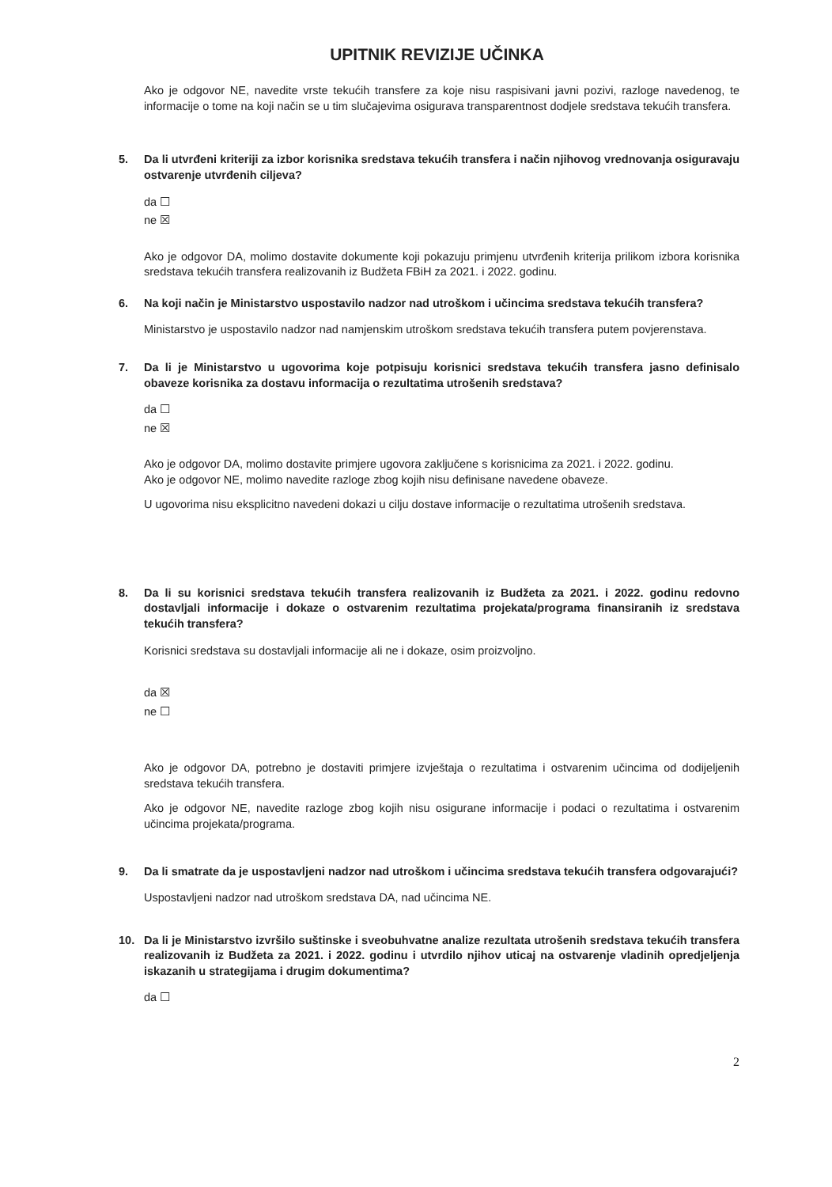UPITNIK REVIZIJE UČINKA
Ako je odgovor NE, navedite vrste tekućih transfere za koje nisu raspisivani javni pozivi, razloge navedenog, te informacije o tome na koji način se u tim slučajevima osigurava transparentnost dodjele sredstava tekućih transfera.
5. Da li utvrđeni kriteriji za izbor korisnika sredstava tekućih transfera i način njihovog vrednovanja osiguravaju ostvarenje utvrđenih ciljeva?
da ☐
ne ☒
Ako je odgovor DA, molimo dostavite dokumente koji pokazuju primjenu utvrđenih kriterija prilikom izbora korisnika sredstava tekućih transfera realizovanih iz Budžeta FBiH za 2021. i 2022. godinu.
6. Na koji način je Ministarstvo uspostavilo nadzor nad utroškom i učincima sredstava tekućih transfera?
Ministarstvo je uspostavilo nadzor nad namjenskim utroškom sredstava tekućih transfera putem povjerenstava.
7. Da li je Ministarstvo u ugovorima koje potpisuju korisnici sredstava tekućih transfera jasno definisalo obaveze korisnika za dostavu informacija o rezultatima utrošenih sredstava?
da ☐
ne ☒
Ako je odgovor DA, molimo dostavite primjere ugovora zaključene s korisnicima za 2021. i 2022. godinu.
Ako je odgovor NE, molimo navedite razloge zbog kojih nisu definisane navedene obaveze.
U ugovorima nisu eksplicitno navedeni dokazi u cilju dostave informacije o rezultatima utrošenih sredstava.
8. Da li su korisnici sredstava tekućih transfera realizovanih iz Budžeta za 2021. i 2022. godinu redovno dostavljali informacije i dokaze o ostvarenim rezultatima projekata/programa finansiranih iz sredstava tekućih transfera?
Korisnici sredstava su dostavljali informacije ali ne i dokaze, osim proizvoljno.
da ☒
ne ☐
Ako je odgovor DA, potrebno je dostaviti primjere izvještaja o rezultatima i ostvarenim učincima od dodijeljenih sredstava tekućih transfera.
Ako je odgovor NE, navedite razloge zbog kojih nisu osigurane informacije i podaci o rezultatima i ostvarenim učincima projekata/programa.
9. Da li smatrate da je uspostavljeni nadzor nad utroškom i učincima sredstava tekućih transfera odgovarajući?
Uspostavljeni nadzor nad utroškom sredstava DA, nad učincima NE.
10. Da li je Ministarstvo izvršilo suštinske i sveobuhvatne analize rezultata utrošenih sredstava tekućih transfera realizovanih iz Budžeta za 2021. i 2022. godinu i utvrdilo njihov uticaj na ostvarenje vladinih opredjeljenja iskazanih u strategijama i drugim dokumentima?
da ☐
2